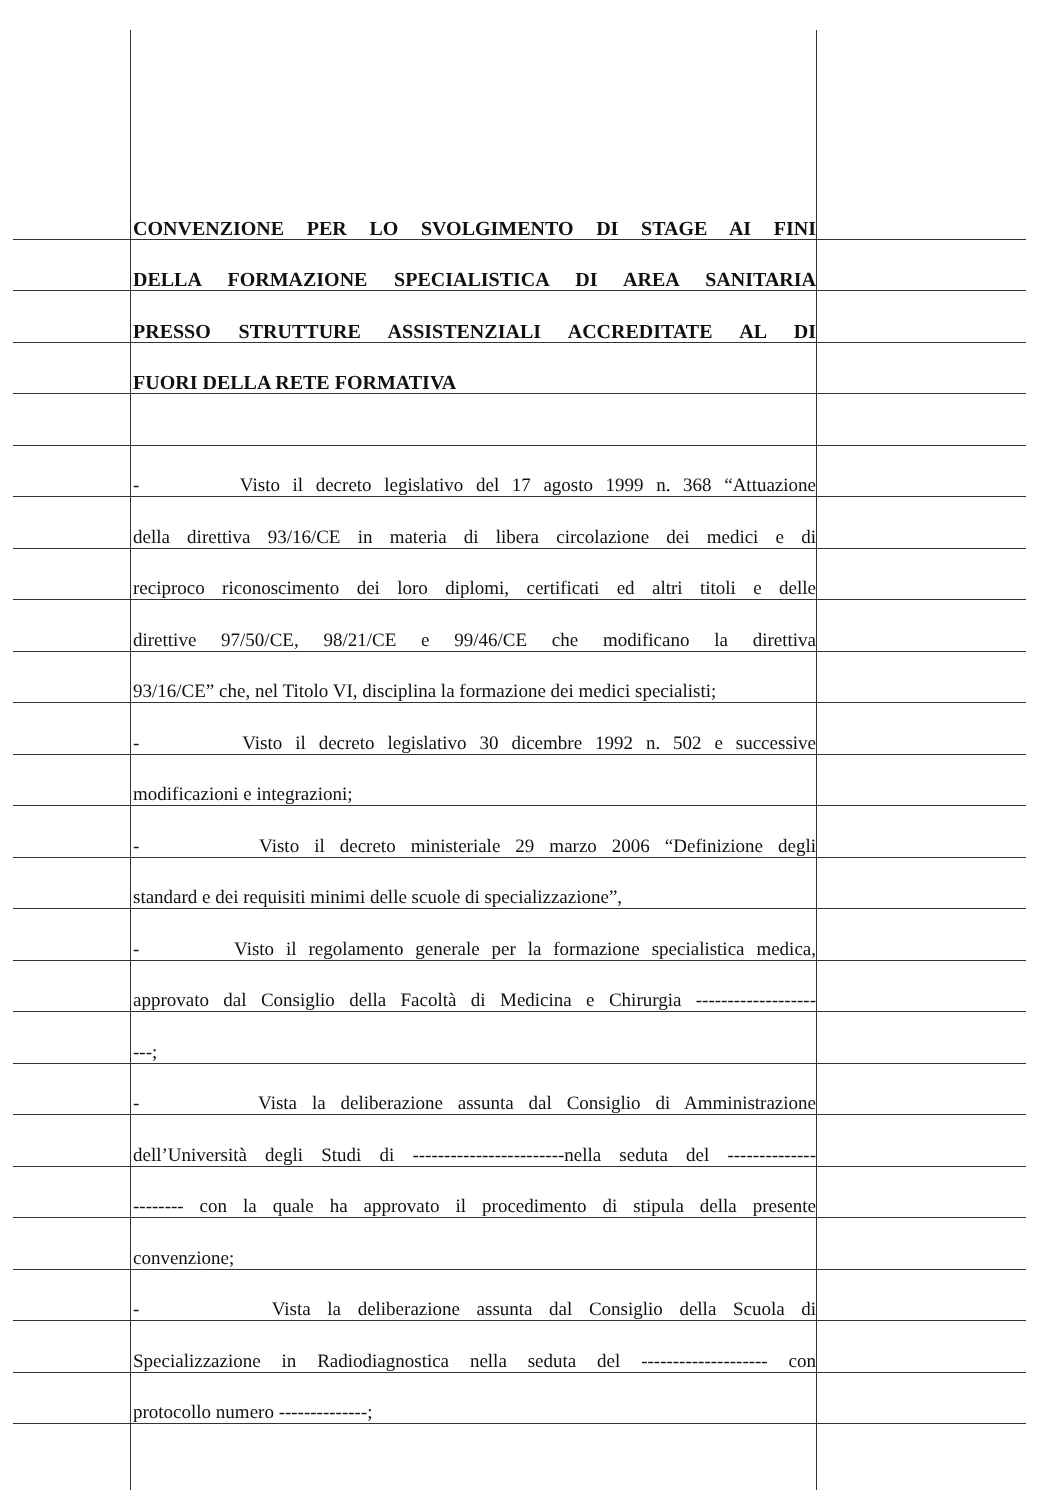CONVENZIONE PER LO SVOLGIMENTO DI STAGE AI FINI
DELLA FORMAZIONE SPECIALISTICA DI AREA SANITARIA
PRESSO STRUTTURE ASSISTENZIALI ACCREDITATE AL DI
FUORI DELLA RETE FORMATIVA
- Visto il decreto legislativo del 17 agosto 1999 n. 368 “Attuazione
della direttiva 93/16/CE in materia di libera circolazione dei medici e di
reciproco riconoscimento dei loro diplomi, certificati ed altri titoli e delle
direttive 97/50/CE, 98/21/CE e 99/46/CE che modificano la direttiva
93/16/CE” che, nel Titolo VI, disciplina la formazione dei medici specialisti;
- Visto il decreto legislativo 30 dicembre 1992 n. 502 e successive
modificazioni e integrazioni;
- Visto il decreto ministeriale 29 marzo 2006 “Definizione degli
standard e dei requisiti minimi delle scuole di specializzazione”,
- Visto il regolamento generale per la formazione specialistica medica,
approvato dal Consiglio della Facoltà di Medicina e Chirurgia -------------------
---;
- Vista la deliberazione assunta dal Consiglio di Amministrazione
dell’Università degli Studi di ------------------------nella seduta del --------------
-------- con la quale ha approvato il procedimento di stipula della presente
convenzione;
- Vista la deliberazione assunta dal Consiglio della Scuola di
Specializzazione in Radiodiagnostica nella seduta del -------------------- con
protocollo numero --------------;